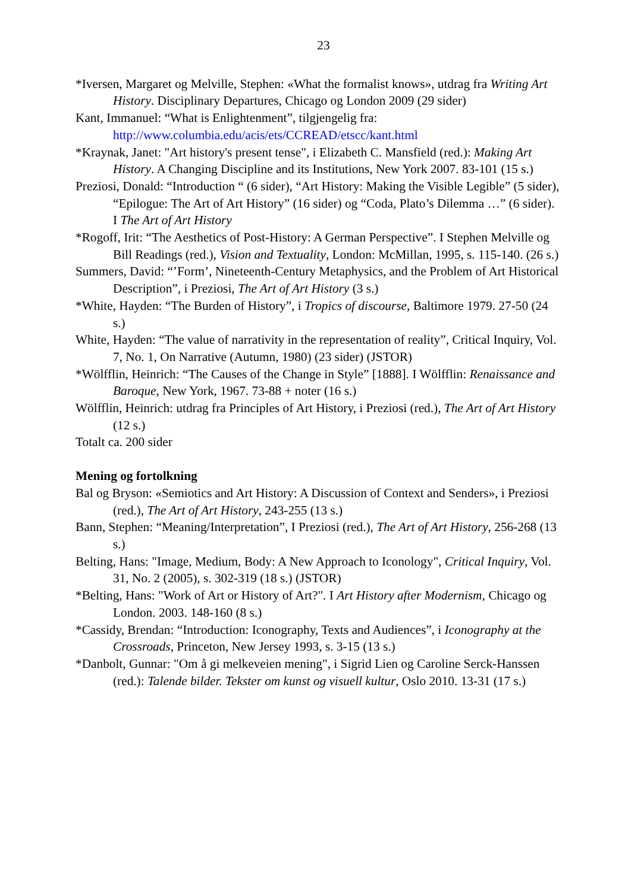23
*Iversen, Margaret og Melville, Stephen: «What the formalist knows», utdrag fra Writing Art History. Disciplinary Departures, Chicago og London 2009 (29 sider)
Kant, Immanuel: “What is Enlightenment”, tilgjengelig fra: http://www.columbia.edu/acis/ets/CCREAD/etscc/kant.html
*Kraynak, Janet: "Art history's present tense", i Elizabeth C. Mansfield (red.): Making Art History. A Changing Discipline and its Institutions, New York 2007. 83-101 (15 s.)
Preziosi, Donald: “Introduction “ (6 sider), “Art History: Making the Visible Legible” (5 sider), “Epilogue: The Art of Art History” (16 sider) og “Coda, Plato’s Dilemma …” (6 sider). I The Art of Art History
*Rogoff, Irit: “The Aesthetics of Post-History: A German Perspective”. I Stephen Melville og Bill Readings (red.), Vision and Textuality, London: McMillan, 1995, s. 115-140. (26 s.)
Summers, David: “’Form’, Nineteenth-Century Metaphysics, and the Problem of Art Historical Description”, i Preziosi, The Art of Art History (3 s.)
*White, Hayden: “The Burden of History”, i Tropics of discourse, Baltimore 1979. 27-50 (24 s.)
White, Hayden: “The value of narrativity in the representation of reality”, Critical Inquiry, Vol. 7, No. 1, On Narrative (Autumn, 1980) (23 sider) (JSTOR)
*Wölfflin, Heinrich: “The Causes of the Change in Style” [1888]. I Wölfflin: Renaissance and Baroque, New York, 1967. 73-88 + noter (16 s.)
Wölfflin, Heinrich: utdrag fra Principles of Art History, i Preziosi (red.), The Art of Art History (12 s.)
Totalt ca. 200 sider
Mening og fortolkning
Bal og Bryson: «Semiotics and Art History: A Discussion of Context and Senders», i Preziosi (red.), The Art of Art History, 243-255 (13 s.)
Bann, Stephen: “Meaning/Interpretation”, I Preziosi (red.), The Art of Art History, 256-268 (13 s.)
Belting, Hans: "Image, Medium, Body: A New Approach to Iconology", Critical Inquiry, Vol. 31, No. 2 (2005), s. 302-319 (18 s.) (JSTOR)
*Belting, Hans: "Work of Art or History of Art?". I Art History after Modernism, Chicago og London. 2003. 148-160 (8 s.)
*Cassidy, Brendan: “Introduction: Iconography, Texts and Audiences”, i Iconography at the Crossroads, Princeton, New Jersey 1993, s. 3-15 (13 s.)
*Danbolt, Gunnar: "Om å gi melkeveien mening", i Sigrid Lien og Caroline Serck-Hanssen (red.): Talende bilder. Tekster om kunst og visuell kultur, Oslo 2010. 13-31 (17 s.)